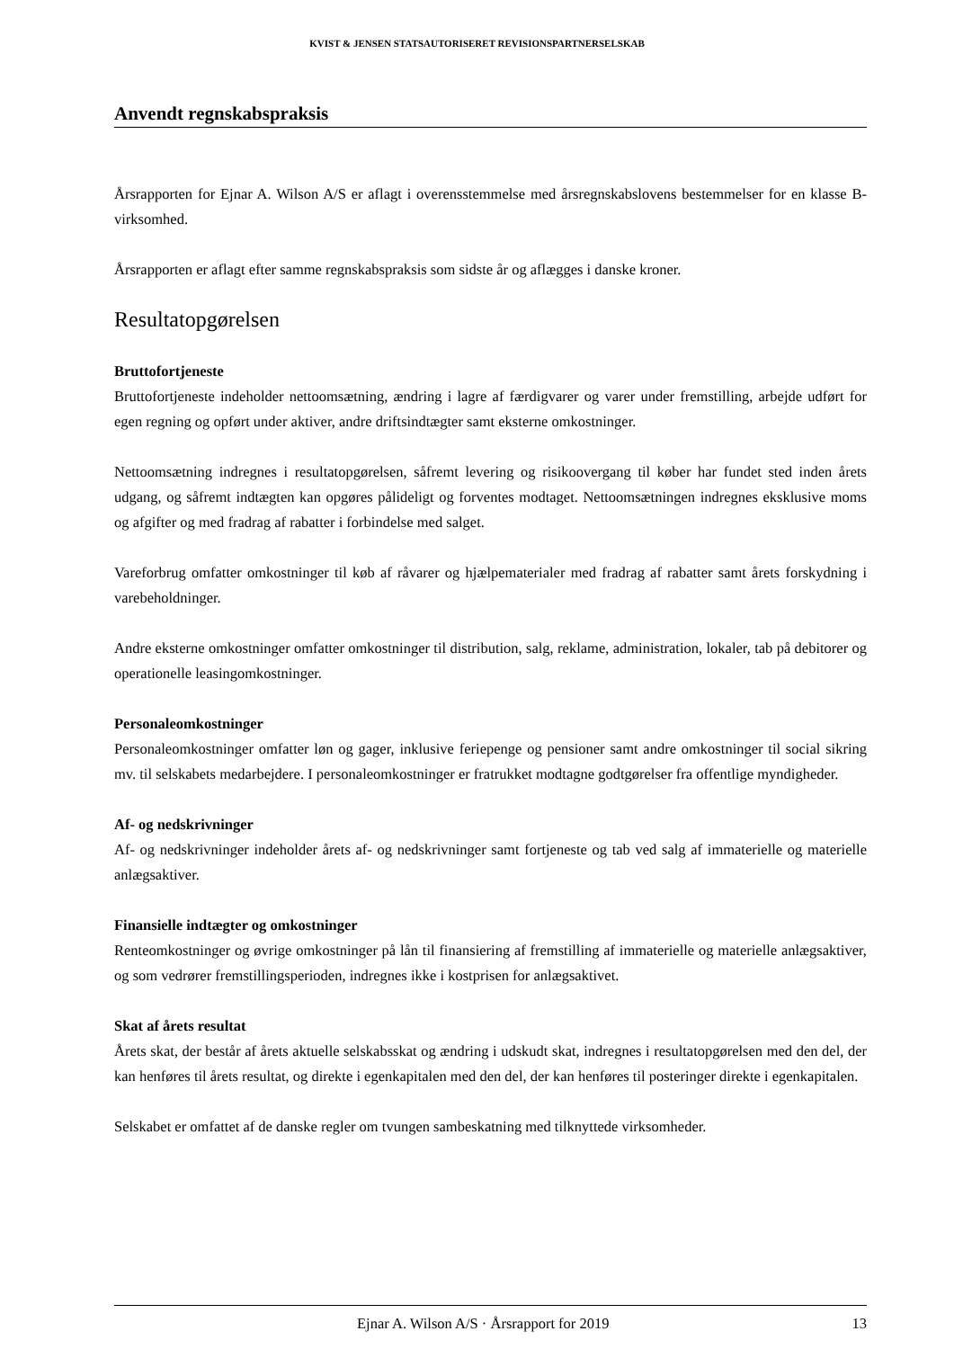KVIST & JENSEN STATSAUTORISERET REVISIONSPARTNERSELSKAB
Anvendt regnskabspraksis
Årsrapporten for Ejnar A. Wilson A/S er aflagt i overensstemmelse med årsregnskabslovens bestemmelser for en klasse B-virksomhed.
Årsrapporten er aflagt efter samme regnskabspraksis som sidste år og aflægges i danske kroner.
Resultatopgørelsen
Bruttofortjeneste
Bruttofortjeneste indeholder nettoomsætning, ændring i lagre af færdigvarer og varer under fremstilling, arbejde udført for egen regning og opført under aktiver, andre driftsindtægter samt eksterne omkostninger.
Nettoomsætning indregnes i resultatopgørelsen, såfremt levering og risikoovergang til køber har fundet sted inden årets udgang, og såfremt indtægten kan opgøres pålideligt og forventes modtaget. Nettoomsætningen indregnes eksklusive moms og afgifter og med fradrag af rabatter i forbindelse med salget.
Vareforbrug omfatter omkostninger til køb af råvarer og hjælpematerialer med fradrag af rabatter samt årets forskydning i varebeholdninger.
Andre eksterne omkostninger omfatter omkostninger til distribution, salg, reklame, administration, lokaler, tab på debitorer og operationelle leasingomkostninger.
Personaleomkostninger
Personaleomkostninger omfatter løn og gager, inklusive feriepenge og pensioner samt andre omkostninger til social sikring mv. til selskabets medarbejdere. I personaleomkostninger er fratrukket modtagne godtgørelser fra offentlige myndigheder.
Af- og nedskrivninger
Af- og nedskrivninger indeholder årets af- og nedskrivninger samt fortjeneste og tab ved salg af immaterielle og materielle anlægsaktiver.
Finansielle indtægter og omkostninger
Renteomkostninger og øvrige omkostninger på lån til finansiering af fremstilling af immaterielle og materielle anlægsaktiver, og som vedrører fremstillingsperioden, indregnes ikke i kostprisen for anlægsaktivet.
Skat af årets resultat
Årets skat, der består af årets aktuelle selskabsskat og ændring i udskudt skat, indregnes i resultatopgørelsen med den del, der kan henføres til årets resultat, og direkte i egenkapitalen med den del, der kan henføres til posteringer direkte i egenkapitalen.
Selskabet er omfattet af de danske regler om tvungen sambeskatning med tilknyttede virksomheder.
Ejnar A. Wilson A/S · Årsrapport for 2019 13